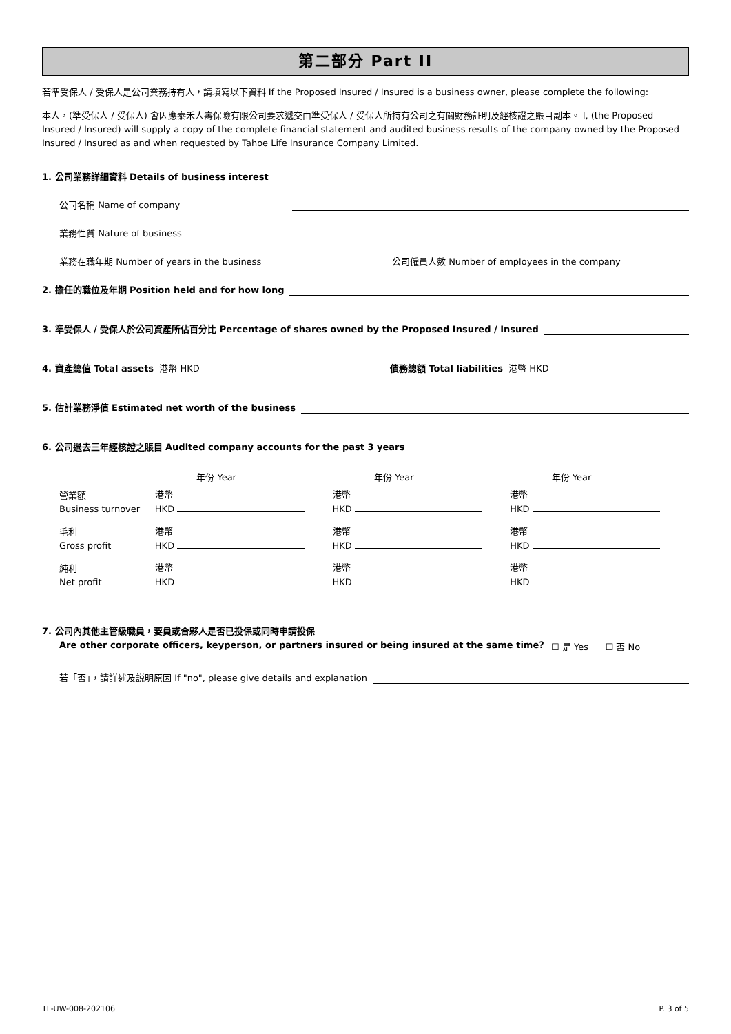第二部分 Part II
若準受保人 / 受保人是公司業務持有人，請填寫以下資料 If the Proposed Insured / Insured is a business owner, please complete the following:
本人，(準受保人 / 受保人) 會因應泰禾人壽保險有限公司要求遞交由準受保人 / 受保人所持有公司之有關財務証明及經核證之賬目副本。 I, (the Proposed Insured / Insured) will supply a copy of the complete financial statement and audited business results of the company owned by the Proposed Insured / Insured as and when requested by Tahoe Life Insurance Company Limited.
1. 公司業務詳細資料 Details of business interest
公司名稱 Name of company
業務性質 Nature of business
業務在職年期 Number of years in the business 公司僱員人數 Number of employees in the company
2. 擔任的職位及年期 Position held and for how long
3. 準受保人 / 受保人於公司資產所佔百分比 Percentage of shares owned by the Proposed Insured / Insured
4. 資產總值 Total assets 港幣 HKD 債務總額 Total liabilities 港幣 HKD
5. 估計業務淨值 Estimated net worth of the business
6. 公司過去三年經核證之賬目 Audited company accounts for the past 3 years
| | 年份 Year | 年份 Year | 年份 Year |
| --- | --- | --- | --- |
| 營業額 Business turnover | 港幣 HKD | 港幣 HKD | 港幣 HKD |
| 毛利 Gross profit | 港幣 HKD | 港幣 HKD | 港幣 HKD |
| 純利 Net profit | 港幣 HKD | 港幣 HKD | 港幣 HKD |
7. 公司內其他主管級職員，要員或合夥人是否已投保或同時申請投保
Are other corporate officers, keyperson, or partners insured or being insured at the same time? ☐ 是 Yes ☐ 否 No
若「否」，請詳述及説明原因 If "no", please give details and explanation
TL-UW-008-202106 P. 3 of 5